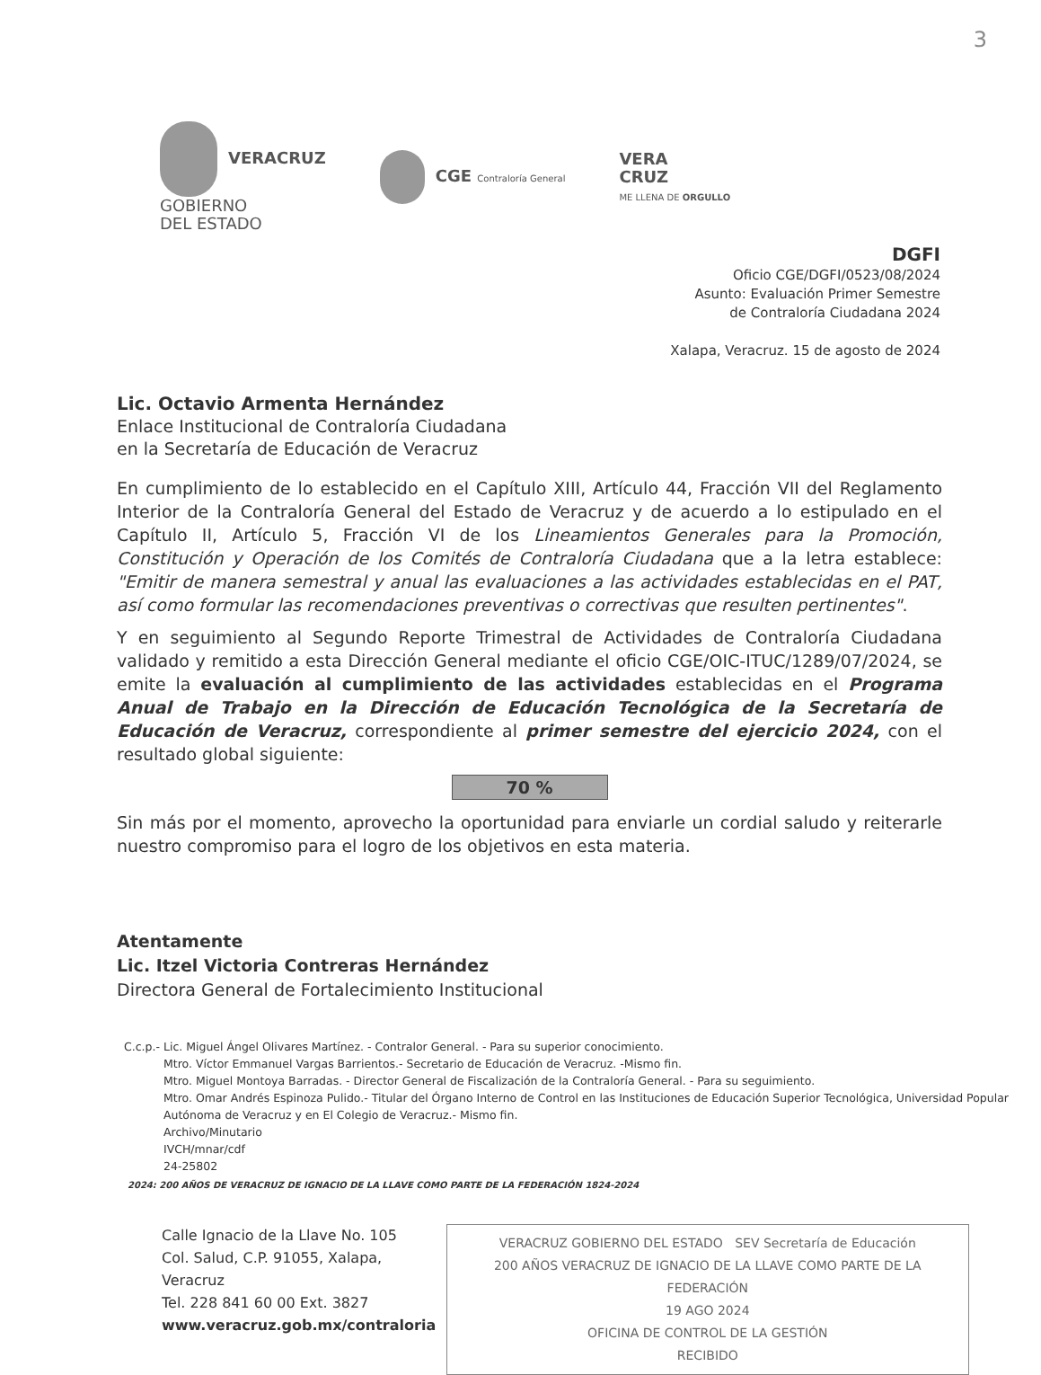3
VERACRUZ
GOBIERNO
DEL ESTADO
CGE Contraloría General
VERA
CRUZ
ME LLENA DE ORGULLO
DGFI
Oficio CGE/DGFI/0523/08/2024
Asunto: Evaluación Primer Semestre
de Contraloría Ciudadana 2024
Xalapa, Veracruz. 15 de agosto de 2024
Lic. Octavio Armenta Hernández
Enlace Institucional de Contraloría Ciudadana
en la Secretaría de Educación de Veracruz
En cumplimiento de lo establecido en el Capítulo XIII, Artículo 44, Fracción VII del Reglamento Interior de la Contraloría General del Estado de Veracruz y de acuerdo a lo estipulado en el Capítulo II, Artículo 5, Fracción VI de los Lineamientos Generales para la Promoción, Constitución y Operación de los Comités de Contraloría Ciudadana que a la letra establece: "Emitir de manera semestral y anual las evaluaciones a las actividades establecidas en el PAT, así como formular las recomendaciones preventivas o correctivas que resulten pertinentes".
Y en seguimiento al Segundo Reporte Trimestral de Actividades de Contraloría Ciudadana validado y remitido a esta Dirección General mediante el oficio CGE/OIC-ITUC/1289/07/2024, se emite la evaluación al cumplimiento de las actividades establecidas en el Programa Anual de Trabajo en la Dirección de Educación Tecnológica de la Secretaría de Educación de Veracruz, correspondiente al primer semestre del ejercicio 2024, con el resultado global siguiente:
70 %
Sin más por el momento, aprovecho la oportunidad para enviarle un cordial saludo y reiterarle nuestro compromiso para el logro de los objetivos en esta materia.
Atentamente
Lic. Itzel Victoria Contreras Hernández
Directora General de Fortalecimiento Institucional
C.c.p.- Lic. Miguel Ángel Olivares Martínez. - Contralor General. - Para su superior conocimiento.
Mtro. Víctor Emmanuel Vargas Barrientos.- Secretario de Educación de Veracruz. -Mismo fin.
Mtro. Miguel Montoya Barradas. - Director General de Fiscalización de la Contraloría General. - Para su seguimiento.
Mtro. Omar Andrés Espinoza Pulido.- Titular del Órgano Interno de Control en las Instituciones de Educación Superior Tecnológica, Universidad Popular Autónoma de Veracruz y en El Colegio de Veracruz.- Mismo fin.
Archivo/Minutario
IVCH/mnar/cdf
24-25802
2024: 200 AÑOS DE VERACRUZ DE IGNACIO DE LA LLAVE COMO PARTE DE LA FEDERACIÓN 1824-2024
Calle Ignacio de la Llave No. 105
Col. Salud, C.P. 91055, Xalapa, Veracruz
Tel. 228 841 60 00 Ext. 3827
www.veracruz.gob.mx/contraloria
VERACRUZ GOBIERNO DEL ESTADO SEV Secretaría de Educación
200 AÑOS VERACRUZ DE IGNACIO DE LA LLAVE COMO PARTE DE LA FEDERACIÓN
19 AGO 2024
OFICINA DE CONTROL DE LA GESTIÓN
RECIBIDO